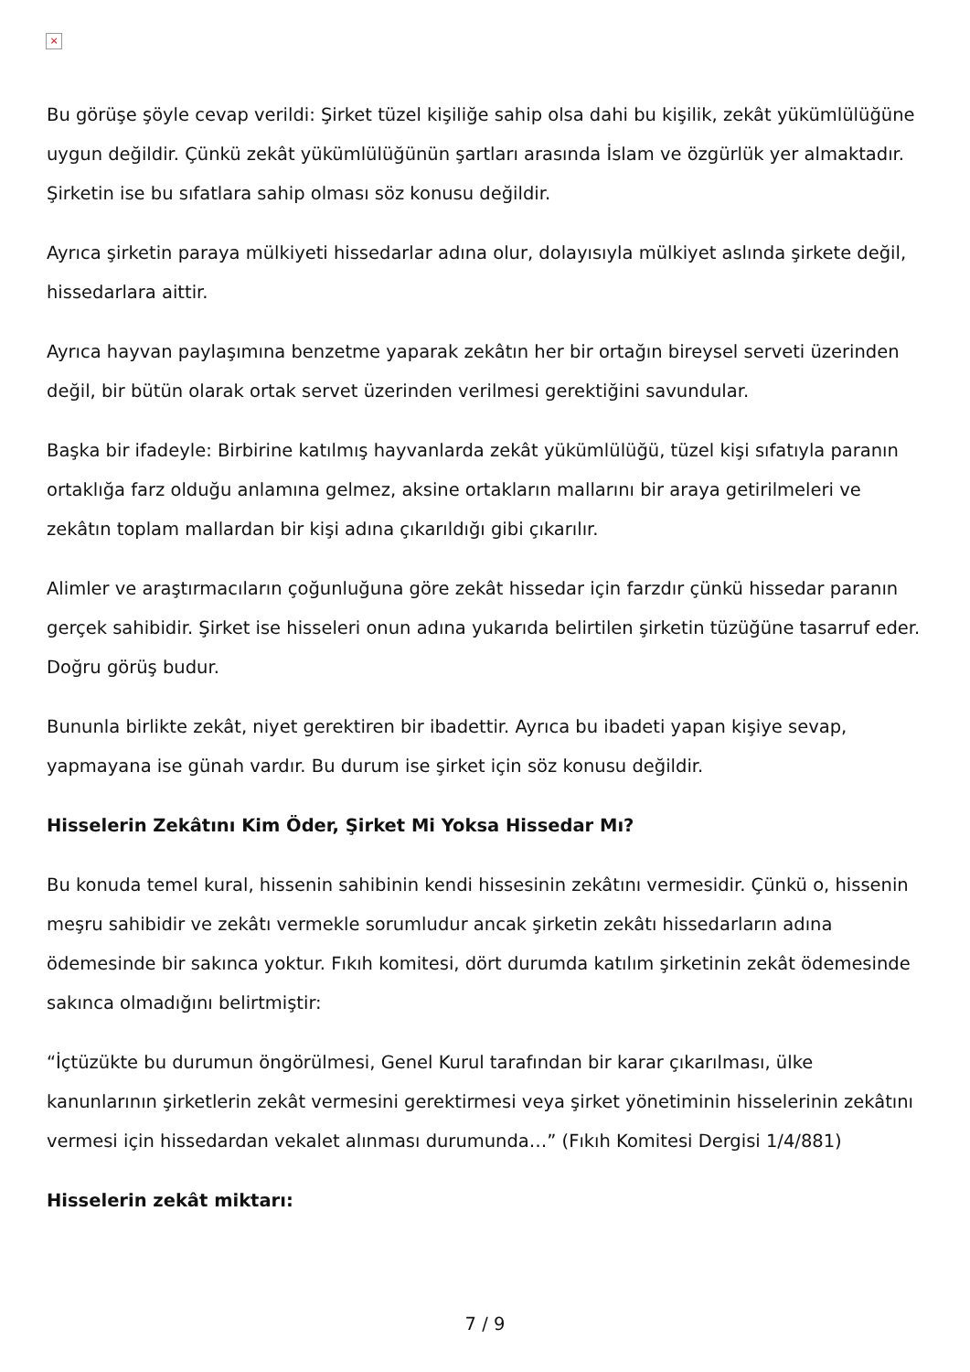×
Bu görüşe şöyle cevap verildi: Şirket tüzel kişiliğe sahip olsa dahi bu kişilik, zekât yükümlülüğüne uygun değildir. Çünkü zekât yükümlülüğünün şartları arasında İslam ve özgürlük yer almaktadır. Şirketin ise bu sıfatlara sahip olması söz konusu değildir.
Ayrıca şirketin paraya mülkiyeti hissedarlar adına olur, dolayısıyla mülkiyet aslında şirkete değil, hissedarlara aittir.
Ayrıca hayvan paylaşımına benzetme yaparak zekâtın her bir ortağın bireysel serveti üzerinden değil, bir bütün olarak ortak servet üzerinden verilmesi gerektiğini savundular.
Başka bir ifadeyle: Birbirine katılmış hayvanlarda zekât yükümlülüğü, tüzel kişi sıfatıyla paranın ortaklığa farz olduğu anlamına gelmez, aksine ortakların mallarını bir araya getirilmeleri ve zekâtın toplam mallardan bir kişi adına çıkarıldığı gibi çıkarılır.
Alimler ve araştırmacıların çoğunluğuna göre zekât hissedar için farzdır çünkü hissedar paranın gerçek sahibidir. Şirket ise hisseleri onun adına yukarıda belirtilen şirketin tüzüğüne tasarruf eder. Doğru görüş budur.
Bununla birlikte zekât, niyet gerektiren bir ibadettir. Ayrıca bu ibadeti yapan kişiye sevap, yapmayana ise günah vardır. Bu durum ise şirket için söz konusu değildir.
Hisselerin Zekâtını Kim Öder, Şirket Mi Yoksa Hissedar Mı?
Bu konuda temel kural, hissenin sahibinin kendi hissesinin zekâtını vermesidir. Çünkü o, hissenin meşru sahibidir ve zekâtı vermekle sorumludur ancak şirketin zekâtı hissedarların adına ödemesinde bir sakınca yoktur. Fıkıh komitesi, dört durumda katılım şirketinin zekât ödemesinde sakınca olmadığını belirtmiştir:
“İçtüzükte bu durumun öngörülmesi, Genel Kurul tarafından bir karar çıkarılması, ülke kanunlarının şirketlerin zekât vermesini gerektirmesi veya şirket yönetiminin hisselerinin zekâtını vermesi için hissedardan vekalet alınması durumunda…” (Fıkıh Komitesi Dergisi 1/4/881)
Hisselerin zekât miktarı:
7 / 9